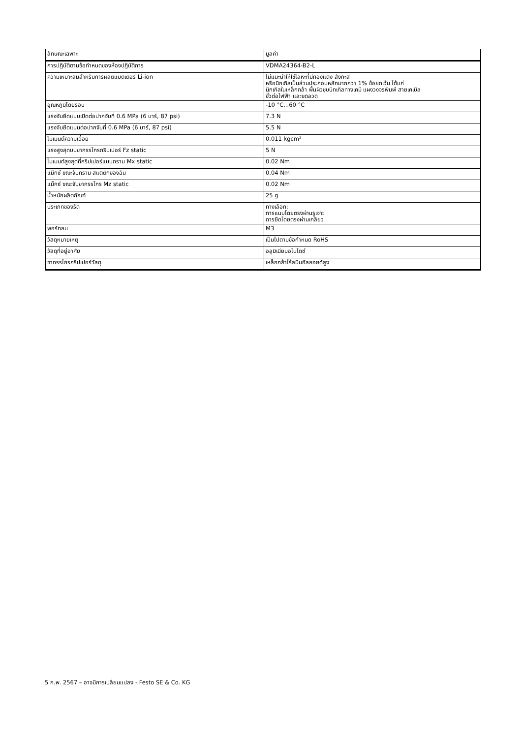| ลักษณะเฉพาะ | มูลค่า |
| --- | --- |
| การปฏิบัติตามข้อกำหนดของห้องปฏิบัติการ | VDMA24364-B2-L |
| ความเหมาะสมสำหรับการผลิตแบตเตอรี่ Li-ion | ไม่แนะนำให้ใช้โลหะที่มีทองแดง สังกะสี หรือนิกเกิลเป็นส่วนประกอบหลักมากกว่า 1% ข้อยกเว้น ได้แก่ นิกเกิลในเหล็กกล้า พื้นผิวชุบนิกเกิลทางเคมี แผงวงจรพิมพ์ สายเคเบิล ขั้วต่อไฟฟ้า และขดลวด |
| อุณหภูมิโดยรอบ | -10 °C...60 °C |
| แรงจับยึดแบบเปิดต่อปากจับที่ 0.6 MPa (6 บาร์, 87 psi) | 7.3 N |
| แรงจับยึดแน่นต่อปากจับที่ 0.6 MPa (6 บาร์, 87 psi) | 5.5 N |
| โมเมนต์ความเฉื่อย | 0.011 kgcm² |
| แรงสูงสุดบนขากรรไกรกริปเปอร์ Fz static | 5 N |
| โมเมนต์สูงสุดที่กริปเปอร์แบบกราม Mx static | 0.02 Nm |
| แม็กซ์ ขณะจับกราม สแตติกของฉัน | 0.04 Nm |
| แม็กซ์ ขณะจับขากรรไกร Mz static | 0.02 Nm |
| น้ำหนักผลิตภัณฑ์ | 25 g |
| ประเภทของรัด | ทางเลือก: การแนบโดยตรงผ่านรูเจาะ การยึดโดยตรงผ่านเกลียว |
| พอร์ทลม | M3 |
| วัสดุหมายเหตุ | เป็นไปตามข้อกำหนด RoHS |
| วัสดุที่อยู่อาศัย | อลูมิเนียมอโนไดซ์ |
| ขากรรไกรกริปเปอร์วัสดุ | เหล็กกล้าไร้สนิมอัลลอยด์สูง |
5 ก.พ. 2567 – อาจมีการเปลี่ยนแปลง - Festo SE & Co. KG